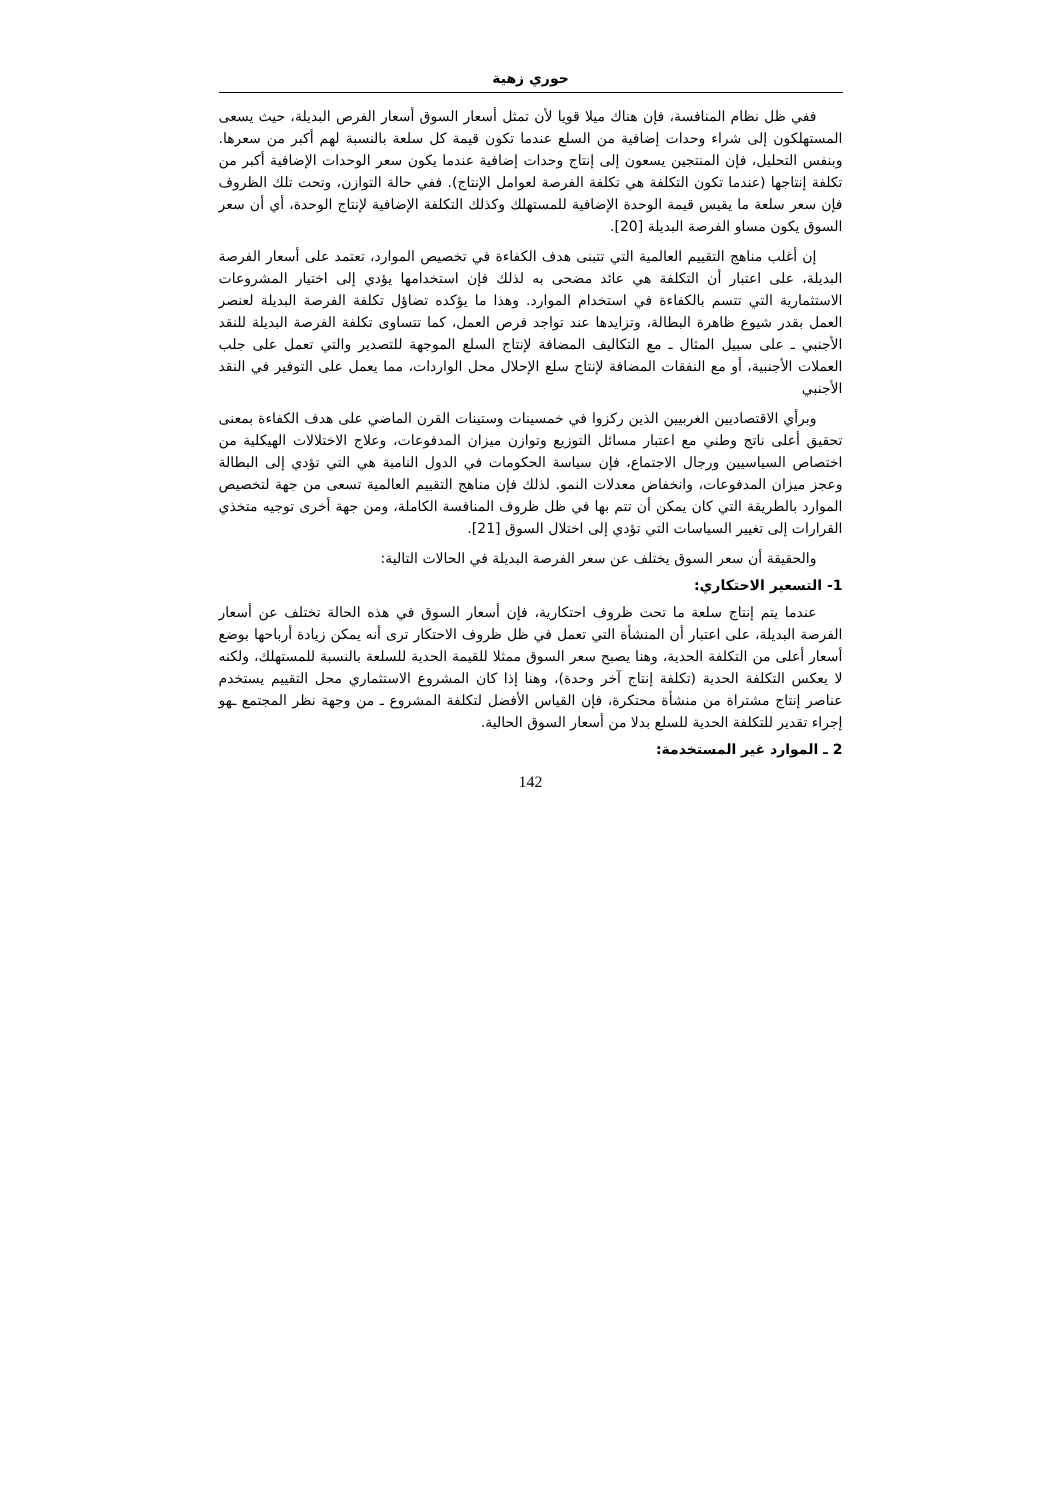حوري زهية
ففي ظل نظام المنافسة، فإن هناك ميلا قويا لأن تمثل أسعار السوق أسعار الفرص البديلة، حيث يسعى المستهلكون إلى شراء وحدات إضافية من السلع عندما تكون قيمة كل سلعة بالنسبة لهم أكبر من سعرها. وبنفس التحليل، فإن المنتجين يسعون إلى إنتاج وحدات إضافية عندما يكون سعر الوحدات الإضافية أكبر من تكلفة إنتاجها (عندما تكون التكلفة هي تكلفة الفرصة لعوامل الإنتاج). ففي حالة التوازن، وتحت تلك الظروف فإن سعر سلعة ما يقيس قيمة الوحدة الإضافية للمستهلك وكذلك التكلفة الإضافية لإنتاج الوحدة، أي أن سعر السوق يكون مساو الفرصة البديلة [20].
إن أغلب مناهج التقييم العالمية التي تتبنى هدف الكفاءة في تخصيص الموارد، تعتمد على أسعار الفرصة البديلة، على اعتبار أن التكلفة هي عائد مضحى به لذلك فإن استخدامها يؤدي إلى اختيار المشروعات الاستثمارية التي تتسم بالكفاءة في استخدام الموارد. وهذا ما يؤكده تضاؤل تكلفة الفرصة البديلة لعنصر العمل بقدر شيوع ظاهرة البطالة، وتزايدها عند تواجد فرص العمل، كما تتساوى تكلفة الفرصة البديلة للنقد الأجنبي ـ على سبيل المثال ـ مع التكاليف المضافة لإنتاج السلع الموجهة للتصدير والتي تعمل على جلب العملات الأجنبية، أو مع النفقات المضافة لإنتاج سلع الإحلال محل الواردات، مما يعمل على التوفير في النقد الأجنبي
وبرأي الاقتصاديين الغربيين الذين ركزوا في خمسينات وستينات القرن الماضي على هدف الكفاءة بمعنى تحقيق أعلى ناتج وطني مع اعتبار مسائل التوزيع وتوازن ميزان المدفوعات، وعلاج الاختلالات الهيكلية من اختصاص السياسيين ورجال الاجتماع، فإن سياسة الحكومات في الدول النامية هي التي تؤدي إلى البطالة وعجز ميزان المدفوعات، وانخفاض معدلات النمو. لذلك فإن مناهج التقييم العالمية تسعى من جهة لتخصيص الموارد بالطريقة التي كان يمكن أن تتم بها في ظل ظروف المنافسة الكاملة، ومن جهة أخرى توجيه متخذي القرارات إلى تغيير السياسات التي تؤدي إلى اختلال السوق [21].
والحقيقة أن سعر السوق يختلف عن سعر الفرصة البديلة في الحالات التالية:
1- التسعير الاحتكاري:
عندما يتم إنتاج سلعة ما تحت ظروف احتكارية، فإن أسعار السوق في هذه الحالة تختلف عن أسعار الفرصة البديلة، على اعتبار أن المنشأة التي تعمل في ظل ظروف الاحتكار ترى أنه يمكن زيادة أرباحها بوضع أسعار أعلى من التكلفة الحدية، وهنا يصبح سعر السوق ممثلا للقيمة الحدية للسلعة بالنسبة للمستهلك، ولكنه لا يعكس التكلفة الحدية (تكلفة إنتاج آخر وحدة)، وهنا إذا كان المشروع الاستثماري محل التقييم يستخدم عناصر إنتاج مشتراة من منشأة محتكرة، فإن القياس الأفضل لتكلفة المشروع ـ من وجهة نظر المجتمع ـهو إجراء تقدير للتكلفة الحدية للسلع بدلا من أسعار السوق الحالية.
2 ـ الموارد غير المستخدمة:
142